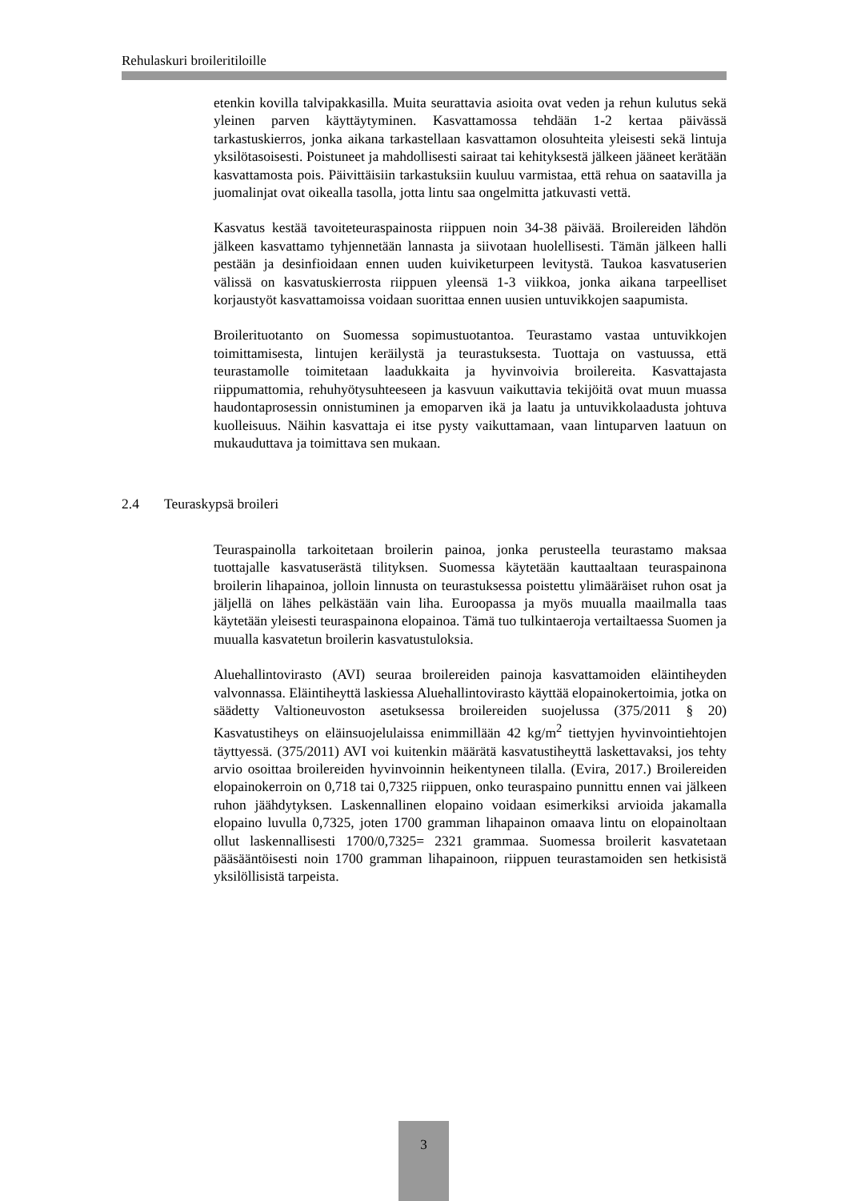Rehulaskuri broileritiloille
etenkin kovilla talvipakkasilla. Muita seurattavia asioita ovat veden ja rehun kulutus sekä yleinen parven käyttäytyminen. Kasvattamossa tehdään 1-2 kertaa päivässä tarkastuskierros, jonka aikana tarkastellaan kasvattamon olosuhteita yleisesti sekä lintuja yksilötasoisesti. Poistuneet ja mahdollisesti sairaat tai kehityksestä jälkeen jääneet kerätään kasvattamosta pois. Päivittäisiin tarkastuksiin kuuluu varmistaa, että rehua on saatavilla ja juomalinjat ovat oikealla tasolla, jotta lintu saa ongelmitta jatkuvasti vettä.
Kasvatus kestää tavoiteteuraspainosta riippuen noin 34-38 päivää. Broilereiden lähdön jälkeen kasvattamo tyhjennetään lannasta ja siivotaan huolellisesti. Tämän jälkeen halli pestään ja desinfioidaan ennen uuden kuiviketurpeen levitystä. Taukoa kasvatuserien välissä on kasvatuskierrosta riippuen yleensä 1-3 viikkoa, jonka aikana tarpeelliset korjaustyöt kasvattamoissa voidaan suorittaa ennen uusien untuvikkojen saapumista.
Broilerituotanto on Suomessa sopimustuotantoa. Teurastamo vastaa untuvikkojen toimittamisesta, lintujen keräilystä ja teurastuksesta. Tuottaja on vastuussa, että teurastamolle toimitetaan laadukkaita ja hyvinvoivia broilereita. Kasvattajasta riippumattomia, rehuhyötysuhteeseen ja kasvuun vaikuttavia tekijöitä ovat muun muassa haudontaprosessin onnistuminen ja emoparven ikä ja laatu ja untuvikkolaadusta johtuva kuolleisuus. Näihin kasvattaja ei itse pysty vaikuttamaan, vaan lintuparven laatuun on mukauduttava ja toimittava sen mukaan.
2.4 Teuraskypsä broileri
Teuraspainolla tarkoitetaan broilerin painoa, jonka perusteella teurastamo maksaa tuottajalle kasvatuserästä tilityksen. Suomessa käytetään kauttaaltaan teuraspainona broilerin lihapainoa, jolloin linnusta on teurastuksessa poistettu ylimääräiset ruhon osat ja jäljellä on lähes pelkästään vain liha. Euroopassa ja myös muualla maailmalla taas käytetään yleisesti teuraspainona elopainoa. Tämä tuo tulkintaeroja vertailtaessa Suomen ja muualla kasvatetun broilerin kasvatustuloksia.
Aluehallintovirasto (AVI) seuraa broilereiden painoja kasvattamoiden eläintiheyden valvonnassa. Eläintiheyttä laskiessa Aluehallintovirasto käyttää elopainokertoimia, jotka on säädetty Valtioneuvoston asetuksessa broilereiden suojelussa (375/2011 § 20) Kasvatustiheys on eläinsuojelulaissa enimmillään 42 kg/m<sup>2</sup> tiettyjen hyvinvointiehtojen täyttyessä. (375/2011) AVI voi kuitenkin määrätä kasvatustiheyttä laskettavaksi, jos tehty arvio osoittaa broilereiden hyvinvoinnin heikentyneen tilalla. (Evira, 2017.) Broilereiden elopainokerroin on 0,718 tai 0,7325 riippuen, onko teuraspaino punnittu ennen vai jälkeen ruhon jäähdytyksen. Laskennallinen elopaino voidaan esimerkiksi arvioida jakamalla elopaino luvulla 0,7325, joten 1700 gramman lihapainon omaava lintu on elopainoltaan ollut laskennallisesti 1700/0,7325= 2321 grammaa. Suomessa broilerit kasvatetaan pääsääntöisesti noin 1700 gramman lihapainoon, riippuen teurastamoiden sen hetkisistä yksilöllisistä tarpeista.
3